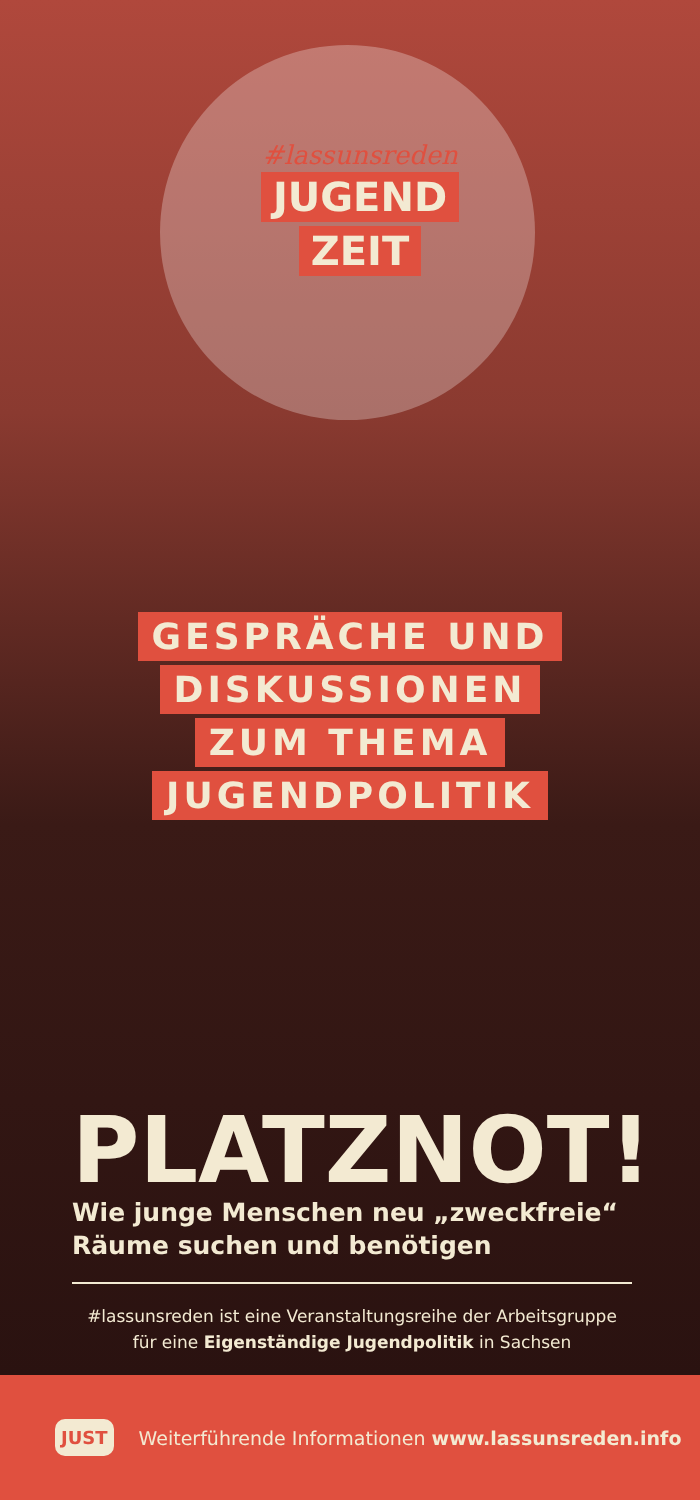#lassunsreden
JUGEND
ZEIT
GESPRÄCHE UND
DISKUSSIONEN
ZUM THEMA
JUGENDPOLITIK
PLATZNOT!
Wie junge Menschen neu „zweckfreie“
Räume suchen und benötigen
#lassunsreden ist eine Veranstaltungsreihe der Arbeitsgruppe
für eine Eigenständige Jugendpolitik in Sachsen
JUST Weiterführende Informationen www.lassunsreden.info